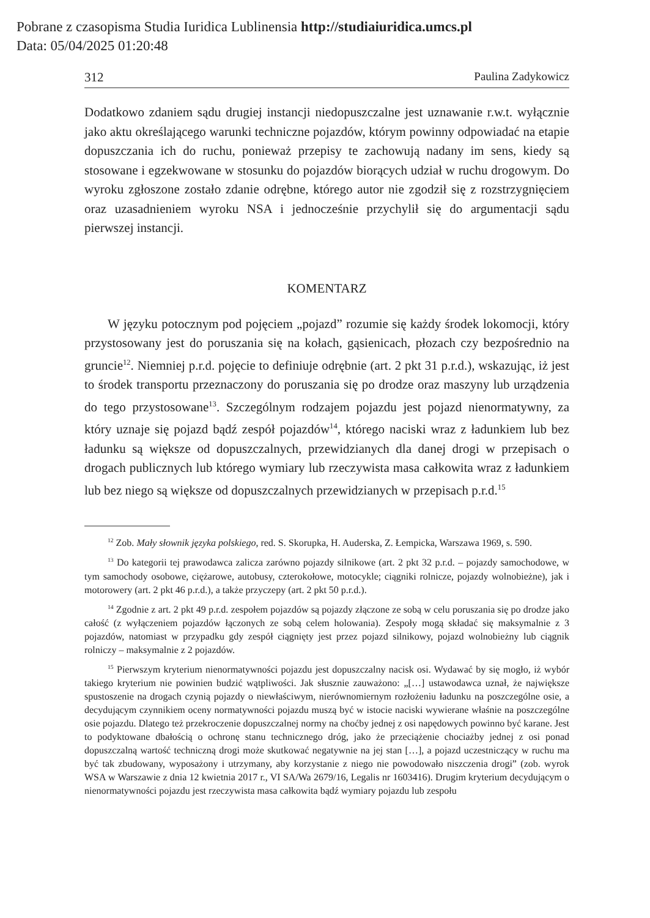Pobrane z czasopisma Studia Iuridica Lublinensia http://studiaiuridica.umcs.pl
Data: 05/04/2025 01:20:48
312 Paulina Zadykowicz
Dodatkowo zdaniem sądu drugiej instancji niedopuszczalne jest uznawanie r.w.t. wyłącznie jako aktu określającego warunki techniczne pojazdów, którym powinny odpowiadać na etapie dopuszczania ich do ruchu, ponieważ przepisy te zachowują nadany im sens, kiedy są stosowane i egzekwowane w stosunku do pojazdów biorących udział w ruchu drogowym. Do wyroku zgłoszone zostało zdanie odrębne, którego autor nie zgodził się z rozstrzygnięciem oraz uzasadnieniem wyroku NSA i jednocześnie przychylił się do argumentacji sądu pierwszej instancji.
KOMENTARZ
W języku potocznym pod pojęciem „pojazd” rozumie się każdy środek lokomocji, który przystosowany jest do poruszania się na kołach, gąsienicach, płozach czy bezpośrednio na gruncie<sup>12</sup>. Niemniej p.r.d. pojęcie to definiuje odrębnie (art. 2 pkt 31 p.r.d.), wskazując, iż jest to środek transportu przeznaczony do poruszania się po drodze oraz maszyny lub urządzenia do tego przystosowane<sup>13</sup>. Szczególnym rodzajem pojazdu jest pojazd nienormatywny, za który uznaje się pojazd bądź zespół pojazdów<sup>14</sup>, którego naciski wraz z ładunkiem lub bez ładunku są większe od dopuszczalnych, przewidzianych dla danej drogi w przepisach o drogach publicznych lub którego wymiary lub rzeczywista masa całkowita wraz z ładunkiem lub bez niego są większe od dopuszczalnych przewidzianych w przepisach p.r.d.<sup>15</sup>
<sup>12</sup> Zob. Mały słownik języka polskiego, red. S. Skorupka, H. Auderska, Z. Łempicka, Warszawa 1969, s. 590.
<sup>13</sup> Do kategorii tej prawodawca zalicza zarówno pojazdy silnikowe (art. 2 pkt 32 p.r.d. – pojazdy samochodowe, w tym samochody osobowe, ciężarowe, autobusy, czterokołowe, motocykle; ciągniki rolnicze, pojazdy wolnobieżne), jak i motorowery (art. 2 pkt 46 p.r.d.), a także przyczepy (art. 2 pkt 50 p.r.d.).
<sup>14</sup> Zgodnie z art. 2 pkt 49 p.r.d. zespołem pojazdów są pojazdy złączone ze sobą w celu poruszania się po drodze jako całość (z wyłączeniem pojazdów łączonych ze sobą celem holowania). Zespoły mogą składać się maksymalnie z 3 pojazdów, natomiast w przypadku gdy zespół ciągnięty jest przez pojazd silnikowy, pojazd wolnobieżny lub ciągnik rolniczy – maksymalnie z 2 pojazdów.
<sup>15</sup> Pierwszym kryterium nienormatywności pojazdu jest dopuszczalny nacisk osi. Wydawać by się mogło, iż wybór takiego kryterium nie powinien budzić wątpliwości. Jak słusznie zauważono: „[…] ustawodawca uznał, że największe spustoszenie na drogach czynią pojazdy o niewłaściwym, nierównomiernym rozłożeniu ładunku na poszczególne osie, a decydującym czynnikiem oceny normatywności pojazdu muszą być w istocie naciski wywierane właśnie na poszczególne osie pojazdu. Dlatego też przekroczenie dopuszczalnej normy na choćby jednej z osi napędowych powinno być karane. Jest to podyktowane dbałością o ochronę stanu technicznego dróg, jako że przeciążenie chociażby jednej z osi ponad dopuszczalną wartość techniczną drogi może skutkować negatywnie na jej stan […], a pojazd uczestniczący w ruchu ma być tak zbudowany, wyposażony i utrzymany, aby korzystanie z niego nie powodowało niszczenia drogi” (zob. wyrok WSA w Warszawie z dnia 12 kwietnia 2017 r., VI SA/Wa 2679/16, Legalis nr 1603416). Drugim kryterium decydującym o nienormatywności pojazdu jest rzeczywista masa całkowita bądź wymiary pojazdu lub zespołu